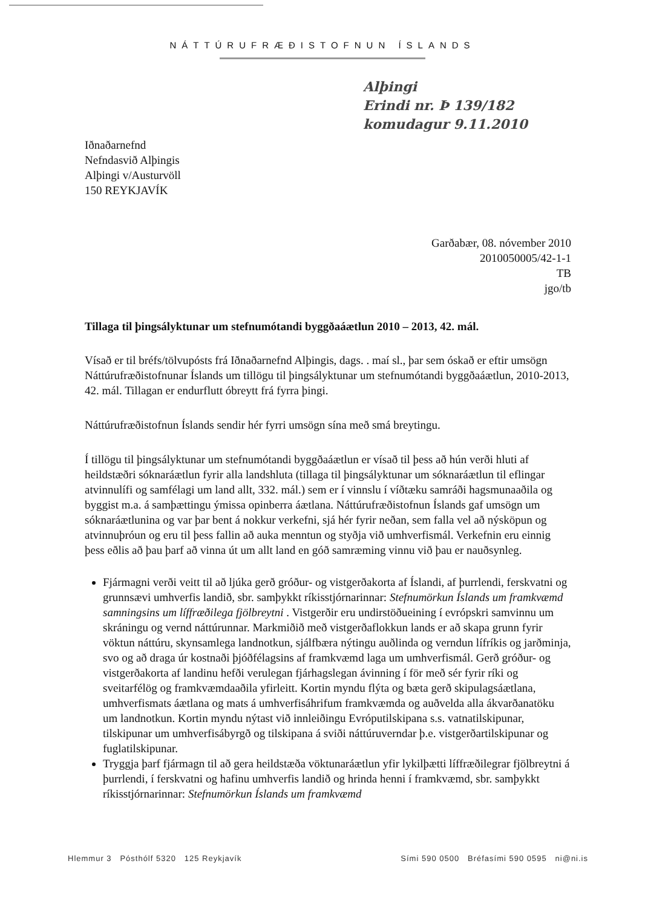NÁTTÚRUFRÆÐISTOFNUN ÍSLANDS
Alþingi
Erindi nr. Þ 139/182
komudagur 9.11.2010
Iðnaðarnefnd
Nefndasvið Alþingis
Alþingi v/Austurvöll
150 REYKJAVÍK
Garðabær, 08. nóvember 2010
2010050005/42-1-1
TB
jgo/tb
Tillaga til þingsályktunar um stefnumótandi byggðaáætlun 2010 – 2013, 42. mál.
Vísað er til bréfs/tölvupósts frá Iðnaðarnefnd Alþingis, dags. . maí sl., þar sem óskað er eftir umsögn Náttúrufræðistofnunar Íslands um tillögu til þingsályktunar um stefnumótandi byggðaáætlun, 2010-2013, 42. mál. Tillagan er endurflutt óbreytt frá fyrra þingi.
Náttúrufræðistofnun Íslands sendir hér fyrri umsögn sína með smá breytingu.
Í tillögu til þingsályktunar um stefnumótandi byggðaáætlun er vísað til þess að hún verði hluti af heildstæðri sóknaráætlun fyrir alla landshluta (tillaga til þingsályktunar um sóknaráætlun til eflingar atvinnulífi og samfélagi um land allt, 332. mál.) sem er í vinnslu í víðtæku samráði hagsmunaaðila og byggist m.a. á samþættingu ýmissa opinberra áætlana. Náttúrufræðistofnun Íslands gaf umsögn um sóknaráætlunina og var þar bent á nokkur verkefni, sjá hér fyrir neðan, sem falla vel að nýsköpun og atvinnuþróun og eru til þess fallin að auka menntun og styðja við umhverfismál. Verkefnin eru einnig þess eðlis að þau þarf að vinna út um allt land en góð samræming vinnu við þau er nauðsynleg.
Fjármagni verði veitt til að ljúka gerð gróður- og vistgerðakorta af Íslandi, af þurrlendi, ferskvatni og grunnsævi umhverfis landið, sbr. samþykkt ríkisstjórnarinnar: Stefnumörkun Íslands um framkvæmd samningsins um líffræðilega fjölbreytni . Vistgerðir eru undirstöðueining í evrópskri samvinnu um skráningu og vernd náttúrunnar. Markmiðið með vistgerðaflokkun lands er að skapa grunn fyrir vöktun náttúru, skynsamlega landnotkun, sjálfbæra nýtingu auðlinda og verndun lífríkis og jarðminja, svo og að draga úr kostnaði þjóðfélagsins af framkvæmd laga um umhverfismál. Gerð gróður- og vistgerðakorta af landinu hefði verulegan fjárhagslegan ávinning í för með sér fyrir ríki og sveitarfélög og framkvæmdaaðila yfirleitt. Kortin myndu flýta og bæta gerð skipulagsáætlana, umhverfismats áætlana og mats á umhverfisáhrifum framkvæmda og auðvelda alla ákvarðanatöku um landnotkun. Kortin myndu nýtast við innleiðingu Evróputilskipana s.s. vatnatilskipunar, tilskipunar um umhverfisábyrgð og tilskipana á sviði náttúruverndar þ.e. vistgerðartilskipunar og fuglatilskipunar.
Tryggja þarf fjármagn til að gera heildstæða vöktunaráætlun yfir lykilþætti líffræðilegrar fjölbreytni á þurrlendi, í ferskvatni og hafinu umhverfis landið og hrinda henni í framkvæmd, sbr. samþykkt ríkisstjórnarinnar: Stefnumörkun Íslands um framkvæmd
Hlemmur 3 Pósthólf 5320 125 Reykjavík Sími 590 0500 Bréfasími 590 0595 ni@ni.is